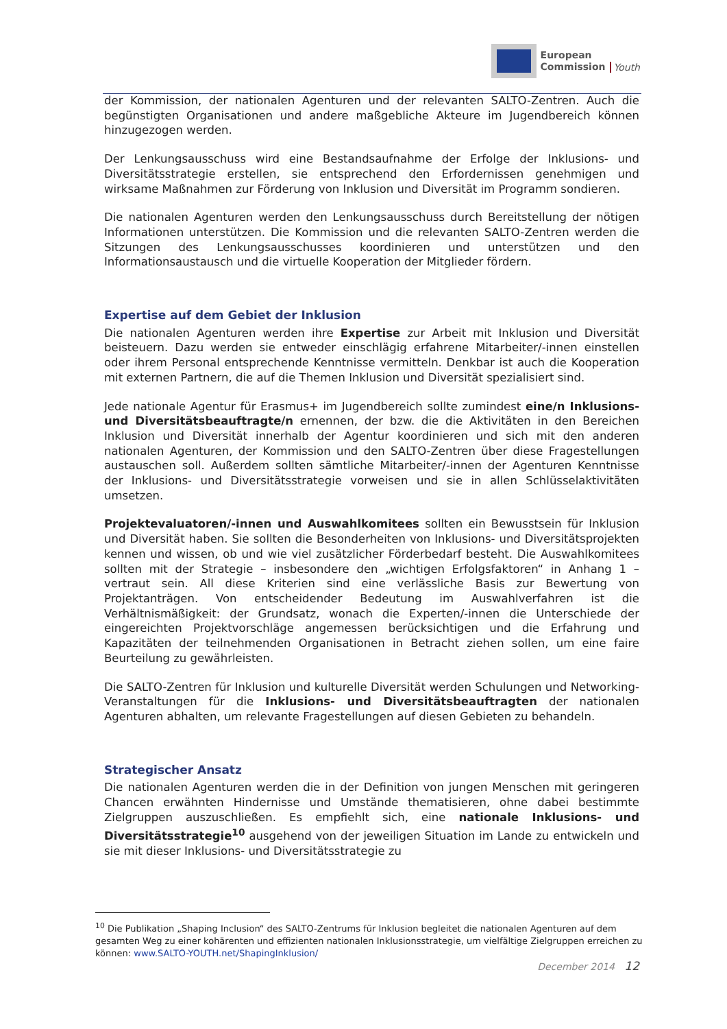European
Commission
Youth
der Kommission, der nationalen Agenturen und der relevanten SALTO-Zentren. Auch die begünstigten Organisationen und andere maßgebliche Akteure im Jugendbereich können hinzugezogen werden.
Der Lenkungsausschuss wird eine Bestandsaufnahme der Erfolge der Inklusions- und Diversitätsstrategie erstellen, sie entsprechend den Erfordernissen genehmigen und wirksame Maßnahmen zur Förderung von Inklusion und Diversität im Programm sondieren.
Die nationalen Agenturen werden den Lenkungsausschuss durch Bereitstellung der nötigen Informationen unterstützen. Die Kommission und die relevanten SALTO-Zentren werden die Sitzungen des Lenkungsausschusses koordinieren und unterstützen und den Informationsaustausch und die virtuelle Kooperation der Mitglieder fördern.
Expertise auf dem Gebiet der Inklusion
Die nationalen Agenturen werden ihre Expertise zur Arbeit mit Inklusion und Diversität beisteuern. Dazu werden sie entweder einschlägig erfahrene Mitarbeiter/-innen einstellen oder ihrem Personal entsprechende Kenntnisse vermitteln. Denkbar ist auch die Kooperation mit externen Partnern, die auf die Themen Inklusion und Diversität spezialisiert sind.
Jede nationale Agentur für Erasmus+ im Jugendbereich sollte zumindest eine/n Inklusions- und Diversitätsbeauftragte/n ernennen, der bzw. die die Aktivitäten in den Bereichen Inklusion und Diversität innerhalb der Agentur koordinieren und sich mit den anderen nationalen Agenturen, der Kommission und den SALTO-Zentren über diese Fragestellungen austauschen soll. Außerdem sollten sämtliche Mitarbeiter/-innen der Agenturen Kenntnisse der Inklusions- und Diversitätsstrategie vorweisen und sie in allen Schlüsselaktivitäten umsetzen.
Projektevaluatoren/-innen und Auswahlkomitees sollten ein Bewusstsein für Inklusion und Diversität haben. Sie sollten die Besonderheiten von Inklusions- und Diversitätsprojekten kennen und wissen, ob und wie viel zusätzlicher Förderbedarf besteht. Die Auswahlkomitees sollten mit der Strategie – insbesondere den „wichtigen Erfolgsfaktoren“ in Anhang 1 – vertraut sein. All diese Kriterien sind eine verlässliche Basis zur Bewertung von Projektanträgen. Von entscheidender Bedeutung im Auswahlverfahren ist die Verhältnismäßigkeit: der Grundsatz, wonach die Experten/-innen die Unterschiede der eingereichten Projektvorschläge angemessen berücksichtigen und die Erfahrung und Kapazitäten der teilnehmenden Organisationen in Betracht ziehen sollen, um eine faire Beurteilung zu gewährleisten.
Die SALTO-Zentren für Inklusion und kulturelle Diversität werden Schulungen und Networking-Veranstaltungen für die Inklusions- und Diversitätsbeauftragten der nationalen Agenturen abhalten, um relevante Fragestellungen auf diesen Gebieten zu behandeln.
Strategischer Ansatz
Die nationalen Agenturen werden die in der Definition von jungen Menschen mit geringeren Chancen erwähnten Hindernisse und Umstände thematisieren, ohne dabei bestimmte Zielgruppen auszuschließen. Es empfiehlt sich, eine nationale Inklusions- und Diversitätsstrategie<sup>10</sup> ausgehend von der jeweiligen Situation im Lande zu entwickeln und sie mit dieser Inklusions- und Diversitätsstrategie zu
<sup>10</sup> Die Publikation „Shaping Inclusion“ des SALTO-Zentrums für Inklusion begleitet die nationalen Agenturen auf dem gesamten Weg zu einer kohärenten und effizienten nationalen Inklusionsstrategie, um vielfältige Zielgruppen erreichen zu können: www.SALTO-YOUTH.net/ShapingInklusion/
December 2014 12